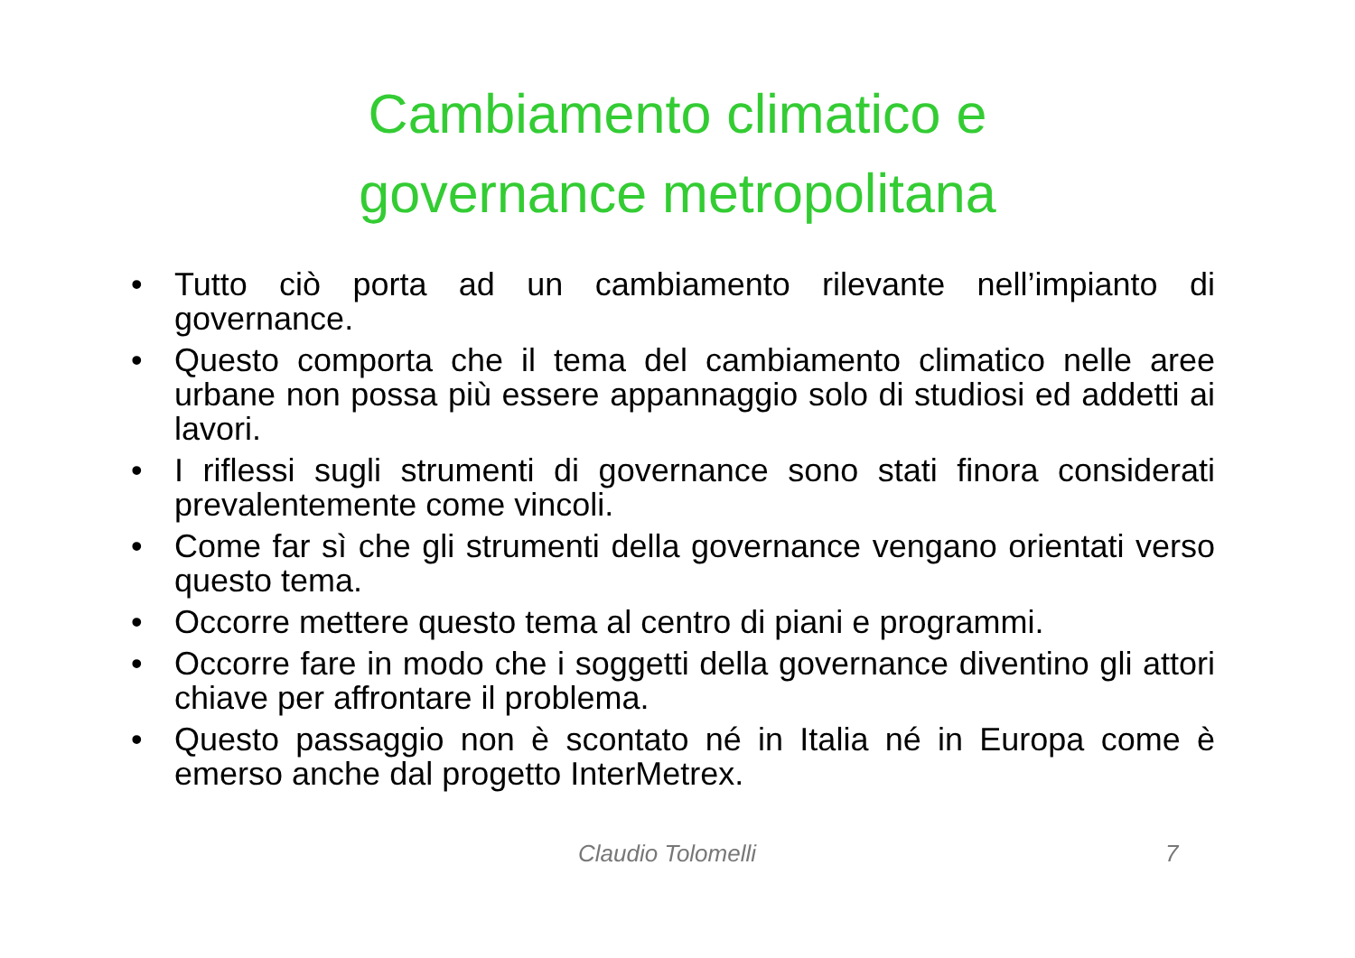Cambiamento climatico e
governance metropolitana
• Tutto ciò porta ad un cambiamento rilevante nell’impianto di governance.
• Questo comporta che il tema del cambiamento climatico nelle aree urbane non possa più essere appannaggio solo di studiosi ed addetti ai lavori.
• I riflessi sugli strumenti di governance sono stati finora considerati prevalentemente come vincoli.
• Come far sì che gli strumenti della governance vengano orientati verso questo tema.
• Occorre mettere questo tema al centro di piani e programmi.
• Occorre fare in modo che i soggetti della governance diventino gli attori chiave per affrontare il problema.
• Questo passaggio non è scontato né in Italia né in Europa come è emerso anche dal progetto InterMetrex.
Claudio Tolomelli 7